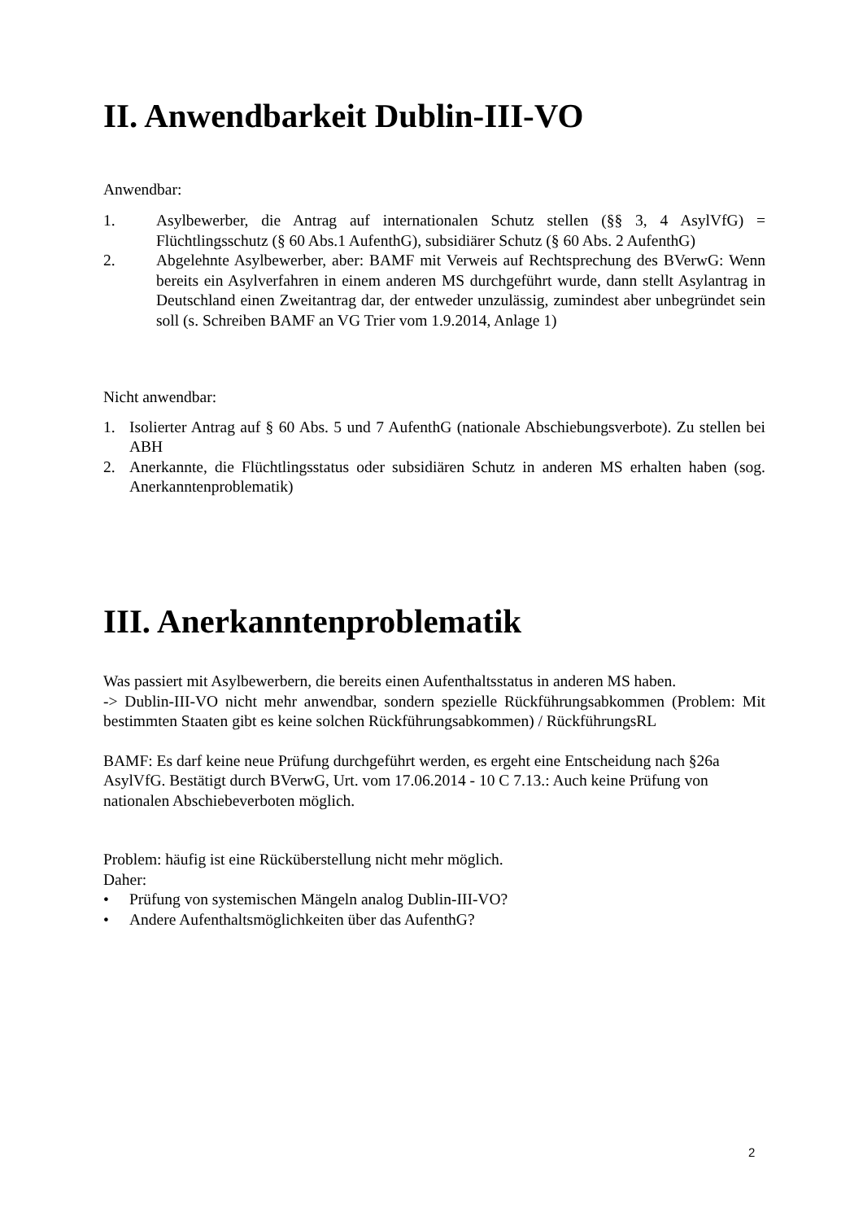II. Anwendbarkeit Dublin-III-VO
Anwendbar:
1. Asylbewerber, die Antrag auf internationalen Schutz stellen (§§ 3, 4 AsylVfG) = Flüchtlingsschutz (§ 60 Abs.1 AufenthG), subsidiärer Schutz (§ 60 Abs. 2 AufenthG)
2. Abgelehnte Asylbewerber, aber: BAMF mit Verweis auf Rechtsprechung des BVerwG: Wenn bereits ein Asylverfahren in einem anderen MS durchgeführt wurde, dann stellt Asylantrag in Deutschland einen Zweitantrag dar, der entweder unzulässig, zumindest aber unbegründet sein soll (s. Schreiben BAMF an VG Trier vom 1.9.2014, Anlage 1)
Nicht anwendbar:
1. Isolierter Antrag auf § 60 Abs. 5 und 7 AufenthG (nationale Abschiebungsverbote). Zu stellen bei ABH
2. Anerkannte, die Flüchtlingsstatus oder subsidiären Schutz in anderen MS erhalten haben (sog. Anerkanntenproblematik)
III. Anerkanntenproblematik
Was passiert mit Asylbewerbern, die bereits einen Aufenthaltsstatus in anderen MS haben.
-> Dublin-III-VO nicht mehr anwendbar, sondern spezielle Rückführungsabkommen (Problem: Mit bestimmten Staaten gibt es keine solchen Rückführungsabkommen) / RückführungsRL
BAMF: Es darf keine neue Prüfung durchgeführt werden, es ergeht eine Entscheidung nach §26a AsylVfG. Bestätigt durch BVerwG, Urt. vom 17.06.2014 - 10 C 7.13.: Auch keine Prüfung von nationalen Abschiebeverboten möglich.
Problem: häufig ist eine Rücküberstellung nicht mehr möglich.
Daher:
• Prüfung von systemischen Mängeln analog Dublin-III-VO?
• Andere Aufenthaltsmöglichkeiten über das AufenthG?
2